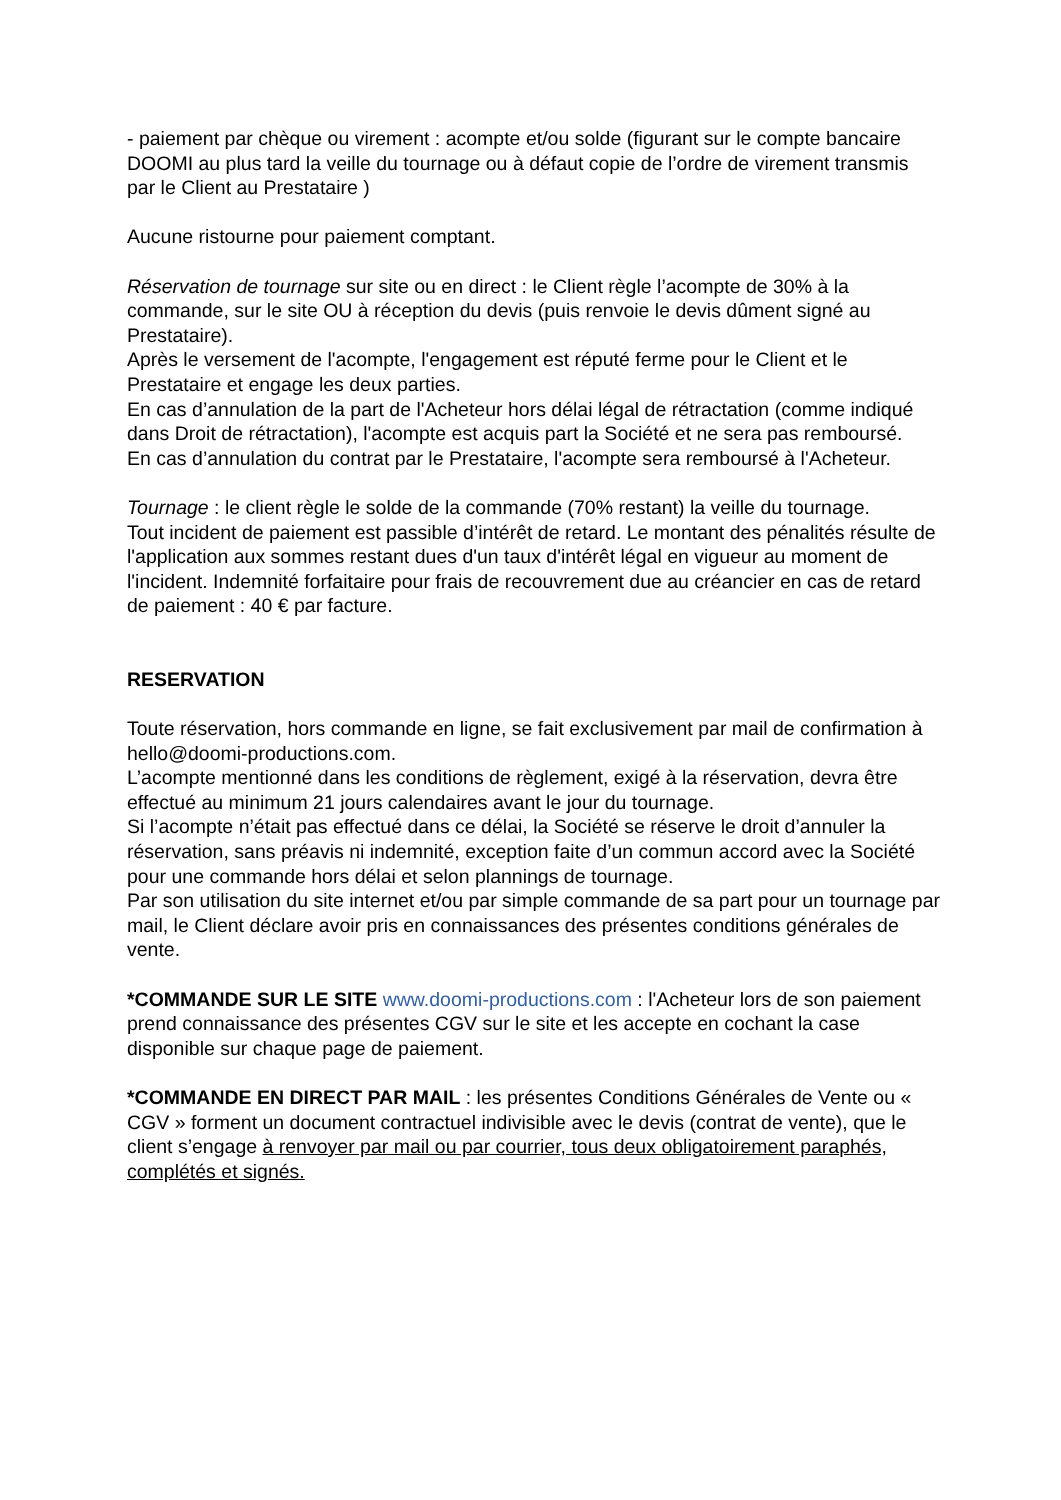- paiement par chèque ou virement : acompte et/ou solde (figurant sur le compte bancaire DOOMI au plus tard la veille du tournage ou à défaut copie de l’ordre de virement transmis par le Client au Prestataire )
Aucune ristourne pour paiement comptant.
Réservation de tournage sur site ou en direct : le Client règle l’acompte de 30% à la commande, sur le site OU à réception du devis (puis renvoie le devis dûment signé au Prestataire).
Après le versement de l'acompte, l'engagement est réputé ferme pour le Client et le Prestataire et engage les deux parties.
En cas d’annulation de la part de l'Acheteur hors délai légal de rétractation (comme indiqué dans Droit de rétractation), l'acompte est acquis part la Société et ne sera pas remboursé.
En cas d’annulation du contrat par le Prestataire, l'acompte sera remboursé à l'Acheteur.
Tournage : le client règle le solde de la commande (70% restant) la veille du tournage.
Tout incident de paiement est passible d’intérêt de retard. Le montant des pénalités résulte de l'application aux sommes restant dues d'un taux d'intérêt légal en vigueur au moment de l'incident. Indemnité forfaitaire pour frais de recouvrement due au créancier en cas de retard de paiement : 40 € par facture.
RESERVATION
Toute réservation, hors commande en ligne, se fait exclusivement par mail de confirmation à hello@doomi-productions.com.
L’acompte mentionné dans les conditions de règlement, exigé à la réservation, devra être effectué au minimum 21 jours calendaires avant le jour du tournage.
Si l’acompte n’était pas effectué dans ce délai, la Société se réserve le droit d’annuler la réservation, sans préavis ni indemnité, exception faite d’un commun accord avec la Société pour une commande hors délai et selon plannings de tournage.
Par son utilisation du site internet et/ou par simple commande de sa part pour un tournage par mail, le Client déclare avoir pris en connaissances des présentes conditions générales de vente.
*COMMANDE SUR LE SITE www.doomi-productions.com : l'Acheteur lors de son paiement prend connaissance des présentes CGV sur le site et les accepte en cochant la case disponible sur chaque page de paiement.
*COMMANDE EN DIRECT PAR MAIL : les présentes Conditions Générales de Vente ou « CGV » forment un document contractuel indivisible avec le devis (contrat de vente), que le client s’engage à renvoyer par mail ou par courrier, tous deux obligatoirement paraphés, complétés et signés.